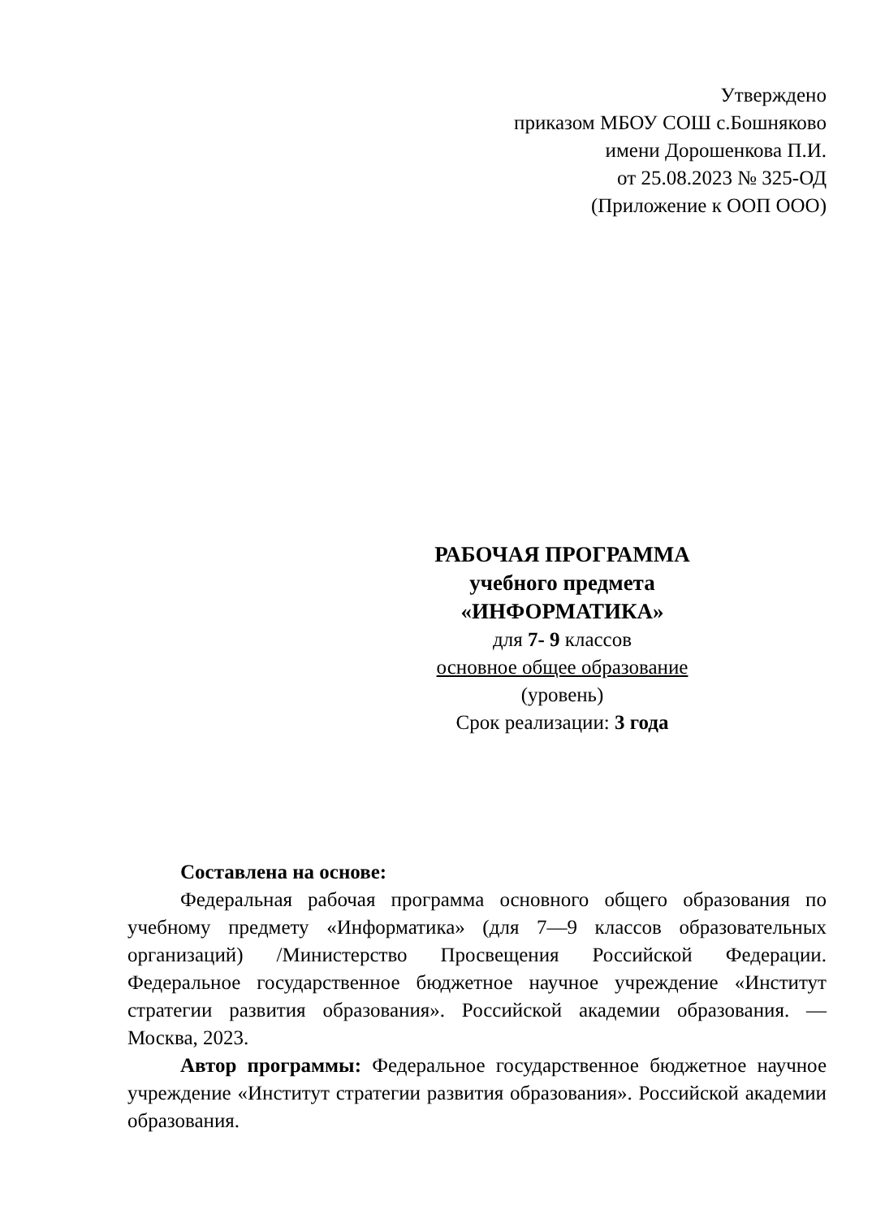Утверждено
приказом МБОУ СОШ с.Бошняково
имени Дорошенкова П.И.
от 25.08.2023 № 325-ОД
(Приложение к ООП ООО)
РАБОЧАЯ ПРОГРАММА
учебного предмета
«ИНФОРМАТИКА»
для 7- 9 классов
основное общее образование
(уровень)
Срок реализации: 3 года
Составлена на основе:
Федеральная рабочая программа основного общего образования по учебному предмету «Информатика» (для 7—9 классов образовательных организаций) /Министерство Просвещения Российской Федерации. Федеральное государственное бюджетное научное учреждение «Институт стратегии развития образования». Российской академии образования. — Москва, 2023.
Автор программы: Федеральное государственное бюджетное научное учреждение «Институт стратегии развития образования». Российской академии образования.